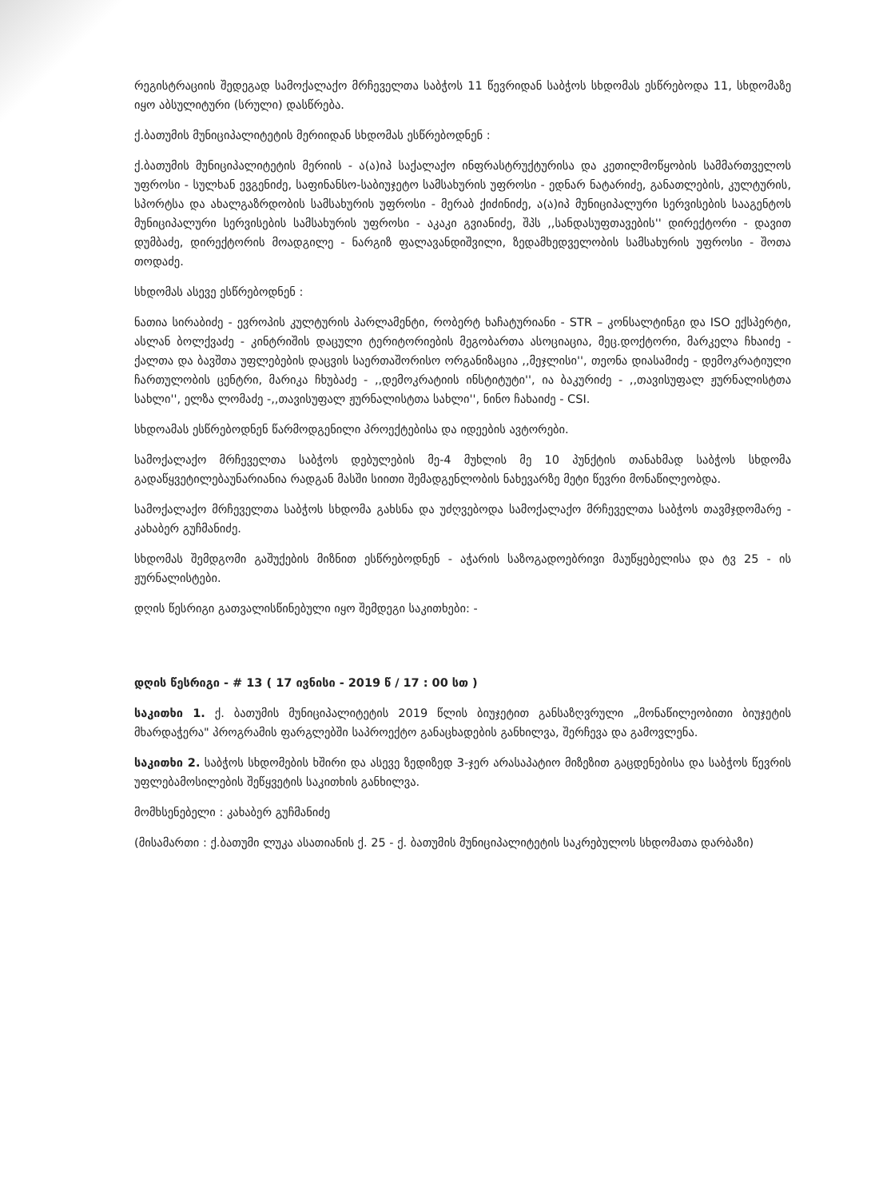რეგისტრაციის შედეგად სამოქალაქო მრჩეველთა საბჭოს 11 წევრიდან საბჭოს სხდომას ესწრებოდა 11, სხდომაზე იყო აბსულიტური (სრული) დასწრება.
ქ.ბათუმის მუნიციპალიტეტის მერიიდან სხდომას ესწრებოდნენ :
ქ.ბათუმის მუნიციპალიტეტის მერიის - ა(ა)იპ საქალაქო ინფრასტრუქტურისა და კეთილმოწყობის სამმართველოს უფროსი - სულხან ევგენიძე, საფინანსო-საბიუჯეტო სამსახურის უფროსი - ედნარ ნატარიძე, განათლების, კულტურის, სპორტსა და ახალგაზრდობის სამსახურის უფროსი - მერაბ ქიძინიძე, ა(ა)იპ მუნიციპალური სერვისების სააგენტოს მუნიციპალური სერვისების სამსახურის უფროსი - აკაკი გვიანიძე, შპს ,,სანდასუფთავების'' დირექტორი - დავით დუმბაძე, დირექტორის მოადგილე - ნარგიზ ფალავანდიშვილი, ზედამხედველობის სამსახურის უფროსი - შოთა თოდაძე.
სხდომას ასევე ესწრებოდნენ :
ნათია სირაბიძე - ევროპის კულტურის პარლამენტი, რობერტ ხაჩატურიანი - STR – კონსალტინგი და ISO ექსპერტი, ასლან ბოლქვაძე - კინტრიშის დაცული ტერიტორიების მეგობართა ასოციაცია, მეც.დოქტორი, მარკელა ჩხაიძე - ქალთა და ბავშთა უფლებების დაცვის საერთაშორისო ორგანიზაცია ,,მეჯლისი'', თეონა დიასამიძე - დემოკრატიული ჩართულობის ცენტრი, მარიკა ჩხუბაძე - ,,დემოკრატიის ინსტიტუტი'', ია ბაკურიძე - ,,თავისუფალ ჟურნალისტთა სახლი'', ელზა ლომაძე -,,თავისუფალ ჟურნალისტთა სახლი'', ნინო ჩახაიძე - CSI.
სხდოამას ესწრებოდნენ წარმოდგენილი პროექტებისა და იდეების ავტორები.
სამოქალაქო მრჩეველთა საბჭოს დებულების მე-4 მუხლის მე 10 პუნქტის თანახმად საბჭოს სხდომა გადაწყვეტილებაუნარიანია რადგან მასში სიითი შემადგენლობის ნახევარზე მეტი წევრი მონაწილეობდა.
სამოქალაქო მრჩეველთა საბჭოს სხდომა გახსნა და უძღვებოდა სამოქალაქო მრჩეველთა საბჭოს თავმჯდომარე - კახაბერ გუჩმანიძე.
სხდომას შემდგომი გაშუქების მიზნით ესწრებოდნენ - აჭარის საზოგადოებრივი მაუწყებელისა და ტვ 25 - ის ჟურნალისტები.
დღის წესრიგი გათვალისწინებული იყო შემდეგი საკითხები: -
დღის წესრიგი - # 13 ( 17 ივნისი - 2019 წ / 17 : 00 სთ )
საკითხი 1. ქ. ბათუმის მუნიციპალიტეტის 2019 წლის ბიუჯეტით განსაზღვრული „მონაწილეობითი ბიუჯეტის მხარდაჭერა" პროგრამის ფარგლებში საპროექტო განაცხადების განხილვა, შერჩევა და გამოვლენა.
საკითხი 2. საბჭოს სხდომების ხშირი და ასევე ზედიზედ 3-ჯერ არასაპატიო მიზეზით გაცდენებისა და საბჭოს წევრის უფლებამოსილების შეწყვეტის საკითხის განხილვა.
მომხსენებელი : კახაბერ გუჩმანიძე
(მისამართი : ქ.ბათუმი ლუკა ასათიანის ქ. 25 - ქ. ბათუმის მუნიციპალიტეტის საკრებულოს სხდომათა დარბაზი)